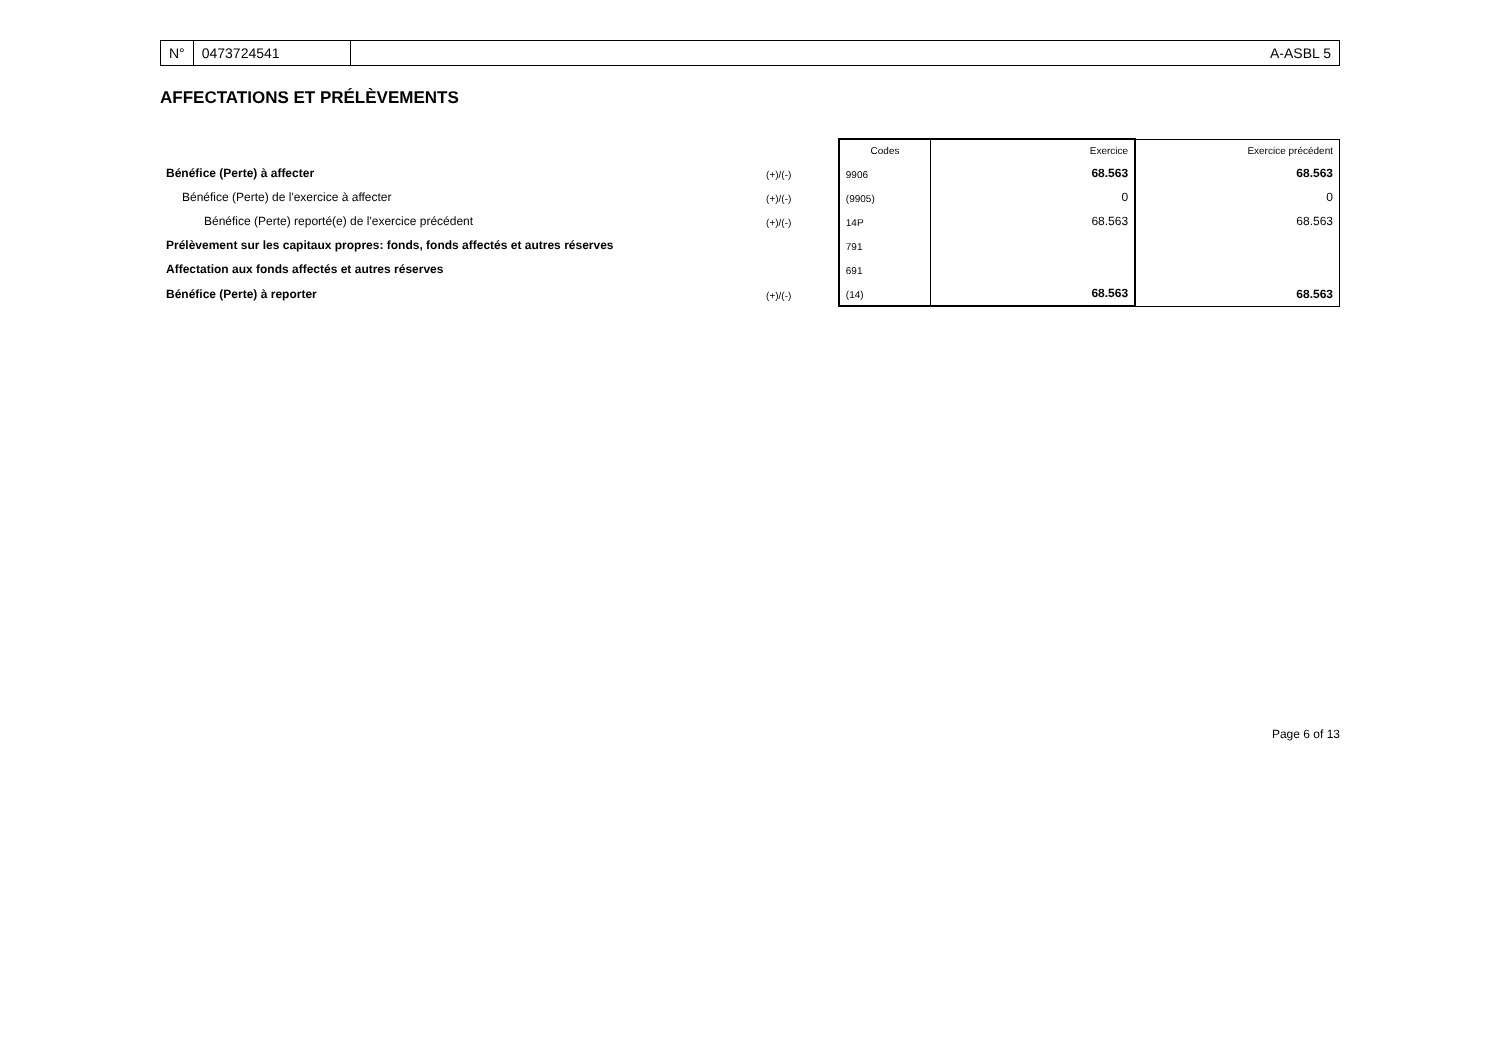N° 0473724541 A-ASBL 5
AFFECTATIONS ET PRÉLÈVEMENTS
| | | Codes | Exercice | Exercice précédent |
| --- | --- | --- | --- | --- |
| Bénéfice (Perte) à affecter | (+)/(-) | 9906 | 68.563 | 68.563 |
| Bénéfice (Perte) de l'exercice à affecter | (+)/(-) | (9905) | 0 | 0 |
| Bénéfice (Perte) reporté(e) de l'exercice précédent | (+)/(-) | 14P | 68.563 | 68.563 |
| Prélèvement sur les capitaux propres: fonds, fonds affectés et autres réserves | | 791 | | |
| Affectation aux fonds affectés et autres réserves | | 691 | | |
| Bénéfice (Perte) à reporter | (+)/(-) | (14) | 68.563 | 68.563 |
Page 6 of 13